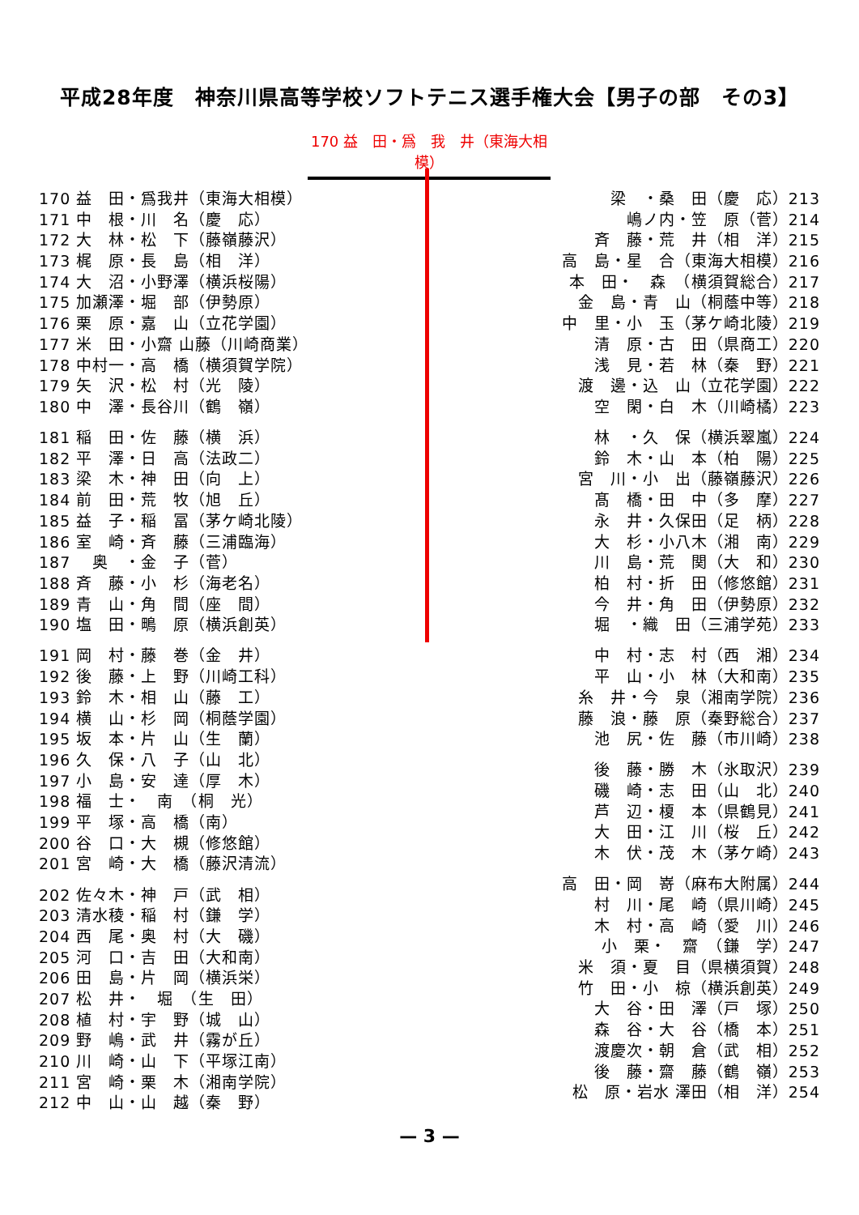平成28年度　神奈川県高等学校ソフトテニス選手権大会【男子の部　その3】
170 益　田・爲　我　井（東海大相模）
170 益　田・爲我井（東海大相模）
171 中　根・川　名（慶　応）
172 大　林・松　下（藤嶺藤沢）
173 梶　原・長　島（相　洋）
174 大　沼・小野澤（横浜桜陽）
175 加瀬澤・堀　部（伊勢原）
176 栗　原・嘉　山（立花学園）
177 米　田・小齋 山藤（川崎商業）
178 中村一・高　橋（横須賀学院）
179 矢　沢・松　村（光　陵）
180 中　澤・長谷川（鶴　嶺）
181 稲　田・佐　藤（横　浜）
182 平　澤・日　高（法政二）
183 梁　木・神　田（向　上）
184 前　田・荒　牧（旭　丘）
185 益　子・稲　冨（茅ケ崎北陵）
186 室　崎・斉　藤（三浦臨海）
187 　奥　・金　子（菅）
188 斉　藤・小　杉（海老名）
189 青　山・角　間（座　間）
190 塩　田・鴫　原（横浜創英）
191 岡　村・藤　巻（金　井）
192 後　藤・上　野（川崎工科）
193 鈴　木・相　山（藤　工）
194 横　山・杉　岡（桐蔭学園）
195 坂　本・片　山（生　蘭）
196 久　保・八　子（山　北）
197 小　島・安　達（厚　木）
198 福　士・　南　（桐　光）
199 平　塚・高　橋（南）
200 谷　口・大　槻（修悠館）
201 宮　崎・大　橋（藤沢清流）
202 佐々木・神　戸（武　相）
203 清水稜・稲　村（鎌　学）
204 西　尾・奥　村（大　磯）
205 河　口・吉　田（大和南）
206 田　島・片　岡（横浜栄）
207 松　井・　堀　（生　田）
208 植　村・宇　野（城　山）
209 野　嶋・武　井（霧が丘）
210 川　崎・山　下（平塚江南）
211 宮　崎・栗　木（湘南学院）
212 中　山・山　越（秦　野）
梁　・桑　田（慶　応）213
嶋ノ内・笠　原（菅）214
斉　藤・荒　井（相　洋）215
高　島・星　合（東海大相模）216
本　田・　森　（横須賀総合）217
金　島・青　山（桐蔭中等）218
中　里・小　玉（茅ケ崎北陵）219
清　原・古　田（県商工）220
浅　見・若　林（秦　野）221
渡　邊・込　山（立花学園）222
空　閑・白　木（川崎橘）223
林　・久　保（横浜翠嵐）224
鈴　木・山　本（柏　陽）225
宮　川・小　出（藤嶺藤沢）226
髙　橋・田　中（多　摩）227
永　井・久保田（足　柄）228
大　杉・小八木（湘　南）229
川　島・荒　関（大　和）230
柏　村・折　田（修悠館）231
今　井・角　田（伊勢原）232
堀　・織　田（三浦学苑）233
中　村・志　村（西　湘）234
平　山・小　林（大和南）235
糸　井・今　泉（湘南学院）236
藤　浪・藤　原（秦野総合）237
池　尻・佐　藤（市川崎）238
後　藤・勝　木（氷取沢）239
磯　崎・志　田（山　北）240
芦　辺・榎　本（県鶴見）241
大　田・江　川（桜　丘）242
木　伏・茂　木（茅ケ崎）243
高　田・岡　嵜（麻布大附属）244
村　川・尾　崎（県川崎）245
木　村・高　崎（愛　川）246
小　栗・　齋　（鎌　学）247
米　須・夏　目（県横須賀）248
竹　田・小　椋（横浜創英）249
大　谷・田　澤（戸　塚）250
森　谷・大　谷（橋　本）251
渡慶次・朝　倉（武　相）252
後　藤・齋　藤（鶴　嶺）253
松　原・岩水 澤田（相　洋）254
— 3 —